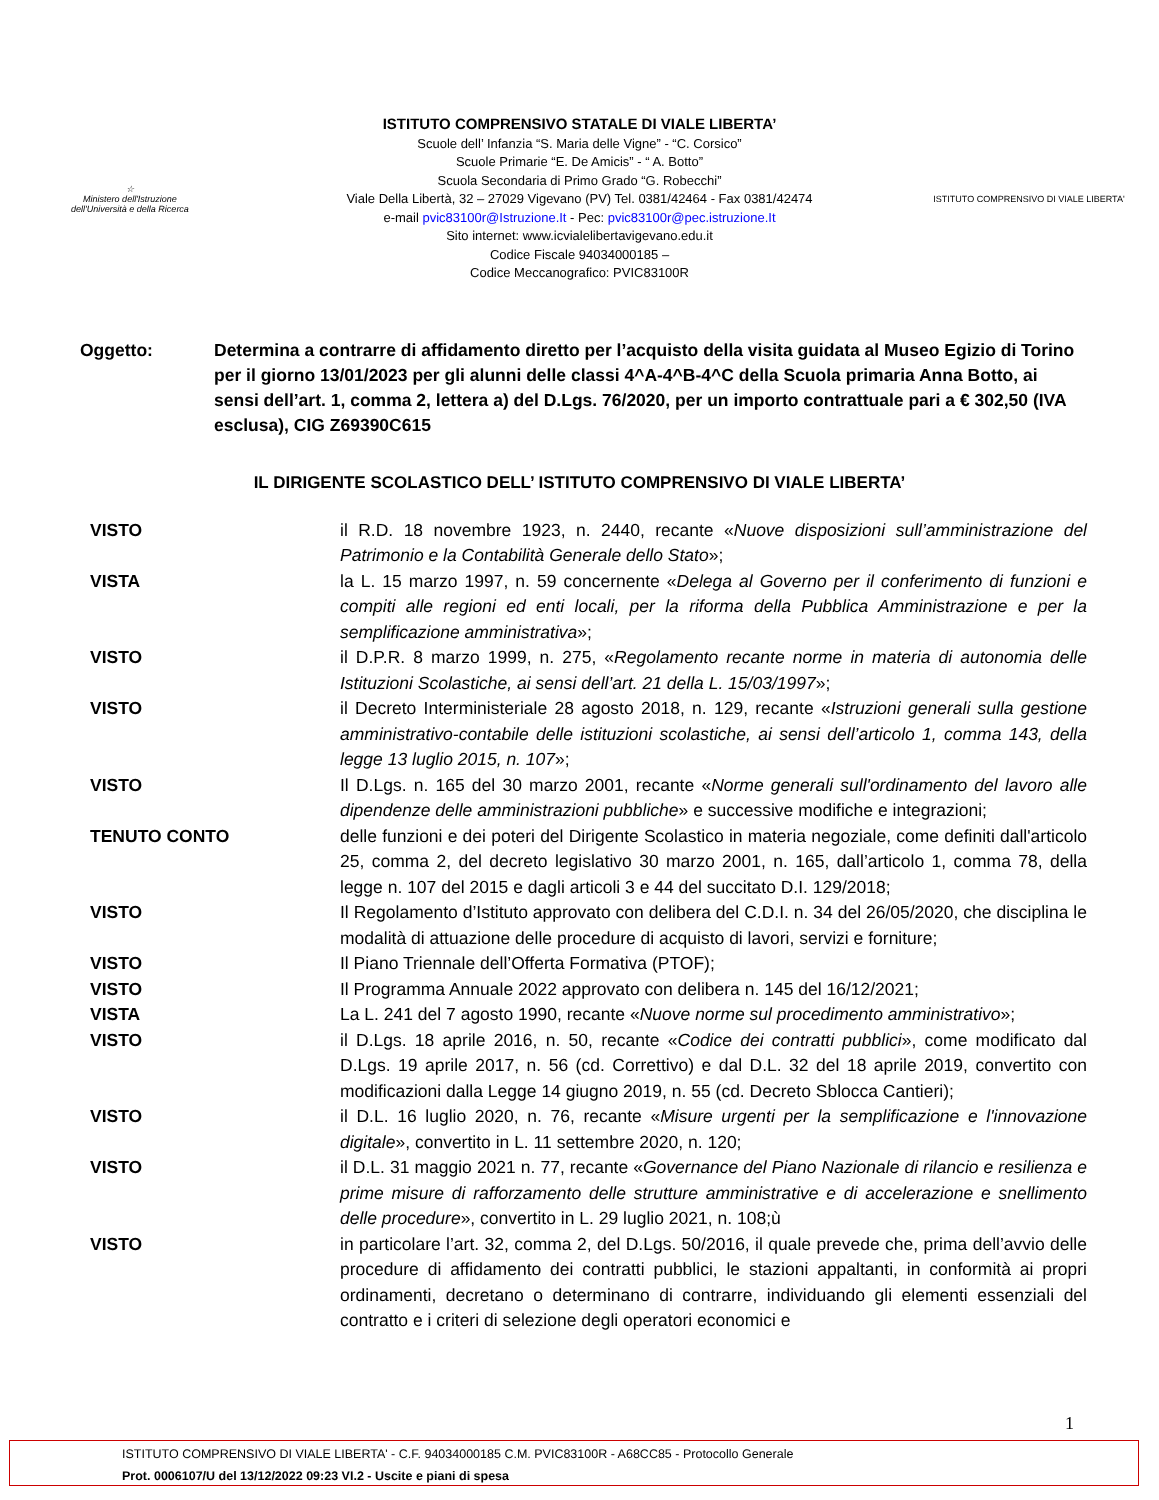☆
Ministero dell'Istruzione
dell'Università e della Ricerca
ISTITUTO COMPRENSIVO STATALE DI VIALE LIBERTA’
Scuole dell’ Infanzia “S. Maria delle Vigne” - “C. Corsico”
Scuole Primarie “E. De Amicis” - “ A. Botto”
Scuola Secondaria di Primo Grado “G. Robecchi”
Viale Della Libertà, 32 – 27029 Vigevano (PV) Tel. 0381/42464 - Fax 0381/42474
e-mail pvic83100r@Istruzione.It - Pec: pvic83100r@pec.istruzione.It
Sito internet: www.icvialelibertavigevano.edu.it
Codice Fiscale 94034000185 –
Codice Meccanografico: PVIC83100R
ISTITUTO COMPRENSIVO DI VIALE LIBERTA'
Oggetto: Determina a contrarre di affidamento diretto per l’acquisto della visita guidata al Museo Egizio di Torino per il giorno 13/01/2023 per gli alunni delle classi 4^A-4^B-4^C della Scuola primaria Anna Botto, ai sensi dell’art. 1, comma 2, lettera a) del D.Lgs. 76/2020, per un importo contrattuale pari a € 302,50 (IVA esclusa), CIG Z69390C615
IL DIRIGENTE SCOLASTICO DELL’ ISTITUTO COMPRENSIVO DI VIALE LIBERTA’
VISTO il R.D. 18 novembre 1923, n. 2440, recante «Nuove disposizioni sull’amministrazione del Patrimonio e la Contabilità Generale dello Stato»;
VISTA la L. 15 marzo 1997, n. 59 concernente «Delega al Governo per il conferimento di funzioni e compiti alle regioni ed enti locali, per la riforma della Pubblica Amministrazione e per la semplificazione amministrativa»;
VISTO il D.P.R. 8 marzo 1999, n. 275, «Regolamento recante norme in materia di autonomia delle Istituzioni Scolastiche, ai sensi dell’art. 21 della L. 15/03/1997»;
VISTO il Decreto Interministeriale 28 agosto 2018, n. 129, recante «Istruzioni generali sulla gestione amministrativo-contabile delle istituzioni scolastiche, ai sensi dell’articolo 1, comma 143, della legge 13 luglio 2015, n. 107»;
VISTO Il D.Lgs. n. 165 del 30 marzo 2001, recante «Norme generali sull'ordinamento del lavoro alle dipendenze delle amministrazioni pubbliche» e successive modifiche e integrazioni;
TENUTO CONTO delle funzioni e dei poteri del Dirigente Scolastico in materia negoziale, come definiti dall'articolo 25, comma 2, del decreto legislativo 30 marzo 2001, n. 165, dall’articolo 1, comma 78, della legge n. 107 del 2015 e dagli articoli 3 e 44 del succitato D.I. 129/2018;
VISTO Il Regolamento d’Istituto approvato con delibera del C.D.I. n. 34 del 26/05/2020, che disciplina le modalità di attuazione delle procedure di acquisto di lavori, servizi e forniture;
VISTO Il Piano Triennale dell’Offerta Formativa (PTOF);
VISTO Il Programma Annuale 2022 approvato con delibera n. 145 del 16/12/2021;
VISTA La L. 241 del 7 agosto 1990, recante «Nuove norme sul procedimento amministrativo»;
VISTO il D.Lgs. 18 aprile 2016, n. 50, recante «Codice dei contratti pubblici», come modificato dal D.Lgs. 19 aprile 2017, n. 56 (cd. Correttivo) e dal D.L. 32 del 18 aprile 2019, convertito con modificazioni dalla Legge 14 giugno 2019, n. 55 (cd. Decreto Sblocca Cantieri);
VISTO il D.L. 16 luglio 2020, n. 76, recante «Misure urgenti per la semplificazione e l'innovazione digitale», convertito in L. 11 settembre 2020, n. 120;
VISTO il D.L. 31 maggio 2021 n. 77, recante «Governance del Piano Nazionale di rilancio e resilienza e prime misure di rafforzamento delle strutture amministrative e di accelerazione e snellimento delle procedure», convertito in L. 29 luglio 2021, n. 108;ù
VISTO in particolare l’art. 32, comma 2, del D.Lgs. 50/2016, il quale prevede che, prima dell’avvio delle procedure di affidamento dei contratti pubblici, le stazioni appaltanti, in conformità ai propri ordinamenti, decretano o determinano di contrarre, individuando gli elementi essenziali del contratto e i criteri di selezione degli operatori economici e
1
ISTITUTO COMPRENSIVO DI VIALE LIBERTA' - C.F. 94034000185 C.M. PVIC83100R - A68CC85 - Protocollo Generale
Prot. 0006107/U del 13/12/2022 09:23 VI.2 - Uscite e piani di spesa